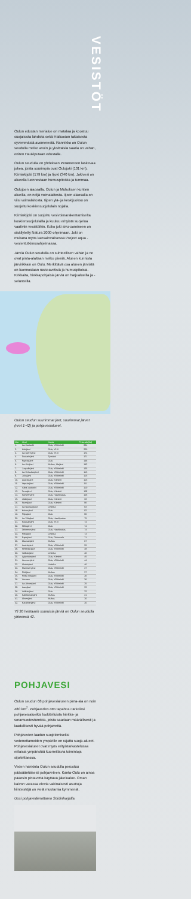VESISTÖT
Oulun edustan merialue on matalaa ja koostuu suojaisista lahdista sekä Hailuodon takaisesta syvemmästä avomerestä. Rannikko on Oulun seudulla melko avoin ja yksittäisiä saaria on vähän, eniten Haukiputaan edustalla.
Oulun seudulla on yhdeksän Perämereen laskevaa jokea, joista suurimpia ovat Oulujoki (101 km), Kiiminkijoki (179 km) ja Iijoki (340 km). Jokivesi on alueella luonnostaan humuspitoista ja tummaa.
Oulujoen alaosalla, Oulun ja Muhoksen kuntien alueilla, on neljä voimalaitosta. Iijoen alaosalla on viisi voimalaitosta. Iijoen ylä- ja keskijuoksu on suojeltu koskiensuojelulain nojalla.
Kiiminkijoki on suojeltu vesivoimarakentamiselta koskiensuojelulailla ja kuuluu erityistä suojelua vaativiin vesistöihin. Koko joki sivu-uomineen on sisällytetty Natura 2000-ohjelmaan. Joki on mukana myös kansainvälisessä Project aqua -vesientutkimusohjelmassa.
Järviä Oulun seudulla on suhteellisen vähän ja ne ovat pinta-alaltaan melko pieniä. Alueen kunnista järvirikkain on Oulu. Merkittävä osa alueen järvistä on luonnostaan ruskeavetisiä ja humuspitoisia. Kirkkaita, hiekkapohjaisia järviä on harjualueilla ja -selänteillä.
Oulun seudun suurimmat joet, suurimmat järvet (nrot 1-42) ja pohjavesialueet.
| Nro | Järvi | Kunta | Pinta-ala (ha) |
| --- | --- | --- | --- |
| 1. | Iso-Vuotunki | Oulu, Ylikiiminki | 224 |
| 2. | Halajärvi | Oulu, Yli-Ii | 220 |
| 3. | Iso Isterinjärvi | Oulu, Yli-Ii | 174 |
| 4. | Suutarinjärvi | Tyrnävä | 171 |
| 5. | Pyykösjärvi | Oulu | 146 |
| 6. | Iso-Kivijärvi | Muhos, Utajärvi | 142 |
| 7. | Juopulinjärvi | Oulu, Ylikiiminki | 135 |
| 8. | Iso Seluskanjärvi | Oulu, Ylikiiminki | 115 |
| 9. | Jolosjärvi | Oulu, Ylikiiminki | 115 |
| 10. | Loukkojärvi | Oulu, Kiiminki | 115 |
| 11. | Vepsänjärvi | Oulu, Ylikiiminki | 111 |
| 12. | Vähä-Vuotunki | Oulu, Ylikiiminki | 110 |
| 13. | Tervajärvi | Oulu, Kiiminki | 108 |
| 14. | Hämeenjärvi | Oulu, Haukipudas | 105 |
| 15. | Jäälinjärvi | Oulu, Kiiminki | 93 |
| 16. | Nurmijärvi | Oulu, Kiiminki | 86 |
| 17. | Iso Nuoluanjärvi | Liminka | 83 |
| 18. | Kuivasjärvi | Oulu | 82 |
| 19. | Pilpajärvi | Oulu | 80 |
| 20. | Iso Viitajärvi | Oulu, Haukipudas | 75 |
| 21. | Koutuanjärvi | Oulu, Yli-Ii | 74 |
| 22. | Niilesjärvi | Oulu | 74 |
| 23. | Onkamonjärvi | Oulu, Haukipudas | 74 |
| 24. | Pitkäjärvi | Liminka | 73 |
| 25. | Papinjärvi | Oulu, Oulunsalo | 71 |
| 26. | Oisavanjärvi | Muhos | 67 |
| 27. | Loukkojärvi | Oulu, Ylikiiminki | 55 |
| 28. | Heikkilänjärvi | Oulu, Ylikiiminki | 48 |
| 29. | Valkiaisjärvi | Liminka | 46 |
| 30. | Lylykkäänjärvi | Oulu, Kiiminki | 45 |
| 31. | Huumonjärvi | Oulu, Ylikiiminki | 44 |
| 32. | Ahokinjärvi | Liminka | 40 |
| 33. | Mannisenjärvi | Oulu, Ylikiiminki | 37 |
| 34. | Pirttijärvi | Muhos | 37 |
| 35. | Pikku Viitajärvi | Oulu, Ylikiiminki | 36 |
| 36. | Vasamo | Oulu, Ylikiiminki | 36 |
| 37. | Iso-Ahvenjärvi | Oulu, Ylikiiminki | 35 |
| 38. | Lavajärvi | Oulu, Ylikiiminki | 33 |
| 39. | Valkiaisjärvi | Oulu | 32 |
| 40. | Kalettomanjärvi | Muhos | 31 |
| 41. | Ahvenjärvi | Muhos | 30 |
| 42. | Karahkanjärvi | Oulu, Ylikiiminki | 30 |
Yli 30 hehtaarin suuruisia järviä on Oulun seudulla yhteensä 42.
POHJAVESI
Oulun seudun 68 pohjavesialueen pinta-ala on noin 480 km<sup>2</sup>. Pohjaveden otto tapahtuu tärkeiksi pohjavesialueiksi luokitelluista hiekka- ja soramuodostumista, joista saadaan määrällisesti ja laadullisesti hyvää pohjavettä.
Pohjaveden laadun suojelemiseksi vedenottamoiden ympärille on rajattu suoja-alueet. Pohjavesialueet ovat myös erityistarkastelussa erilaisia ympäristöä kuormittavia toimintoja sijoitettaessa.
Veden hankinta Oulun seudulla perustuu pääsääntöisesti pohjaveteen. Kanta-Oulu on ainoa pääosin pintavettä käyttävä jakelualue. Oman kaivon varassa olevia vakinaisesti asuttuja kiinteistöjä on vielä muutamia kymmeniä.
Uusi pohjavedenottamo Soidinharjulla.